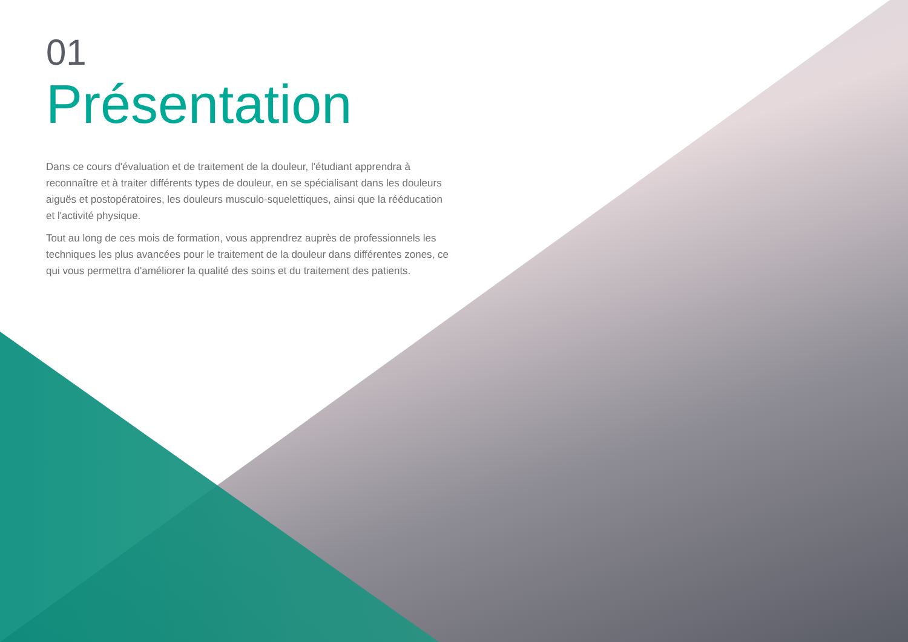01
Présentation
Dans ce cours d'évaluation et de traitement de la douleur, l'étudiant apprendra à reconnaître et à traiter différents types de douleur, en se spécialisant dans les douleurs aiguës et postopératoires, les douleurs musculo-squelettiques, ainsi que la rééducation et l'activité physique.
Tout au long de ces mois de formation, vous apprendrez auprès de professionnels les techniques les plus avancées pour le traitement de la douleur dans différentes zones, ce qui vous permettra d'améliorer la qualité des soins et du traitement des patients.